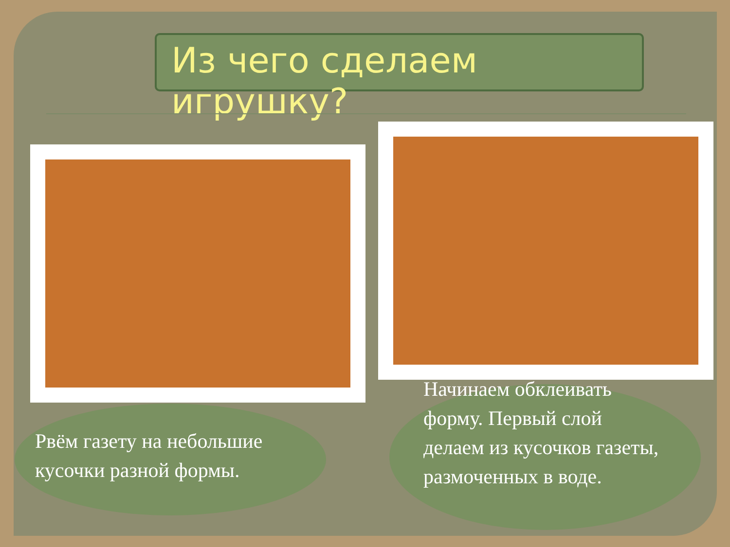Из чего сделаем игрушку?
Рвём газету на небольшие кусочки разной формы.
Начинаем обклеивать форму. Первый слой делаем из кусочков газеты, размоченных в воде.